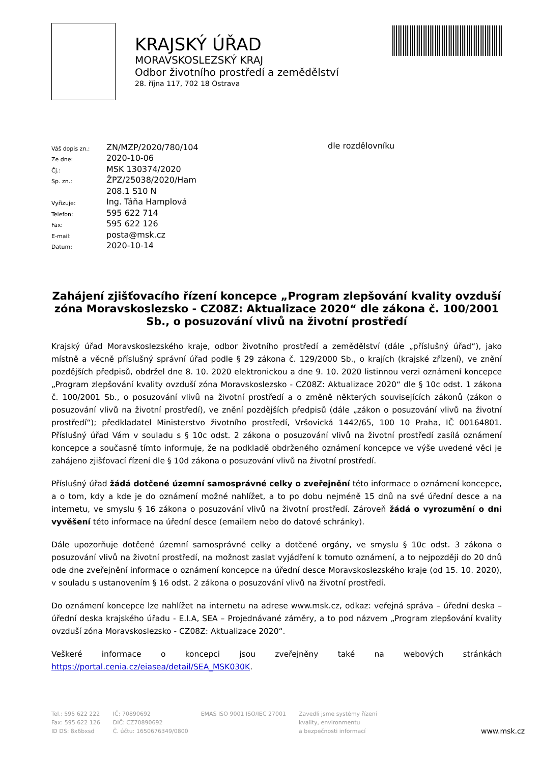KRAJSKÝ ÚŘAD
MORAVSKOSLEZSKÝ KRAJ
Odbor životního prostředí a zemědělství
28. října 117, 702 18 Ostrava
| Váš dopis zn.: | ZN/MZP/2020/780/104 |
| Ze dne: | 2020-10-06 |
| Čj.: | MSK 130374/2020 |
| Sp. zn.: | ŽPZ/25038/2020/Ham |
| | 208.1 S10 N |
| Vyřizuje: | Ing. Táňa Hamplová |
| Telefon: | 595 622 714 |
| Fax: | 595 622 126 |
| E-mail: | posta@msk.cz |
| Datum: | 2020-10-14 |
dle rozdělovníku
Zahájení zjišťovacího řízení koncepce „Program zlepšování kvality ovzduší zóna Moravskoslezsko - CZ08Z: Aktualizace 2020“ dle zákona č. 100/2001 Sb., o posuzování vlivů na životní prostředí
Krajský úřad Moravskoslezského kraje, odbor životního prostředí a zemědělství (dále „příslušný úřad“), jako místně a věcně příslušný správní úřad podle § 29 zákona č. 129/2000 Sb., o krajích (krajské zřízení), ve znění pozdějších předpisů, obdržel dne 8. 10. 2020 elektronickou a dne 9. 10. 2020 listinnou verzi oznámení koncepce „Program zlepšování kvality ovzduší zóna Moravskoslezsko - CZ08Z: Aktualizace 2020“ dle § 10c odst. 1 zákona č. 100/2001 Sb., o posuzování vlivů na životní prostředí a o změně některých souvisejících zákonů (zákon o posuzování vlivů na životní prostředí), ve znění pozdějších předpisů (dále „zákon o posuzování vlivů na životní prostředí“); předkladatel Ministerstvo životního prostředí, Vršovická 1442/65, 100 10 Praha, IČ 00164801. Příslušný úřad Vám v souladu s § 10c odst. 2 zákona o posuzování vlivů na životní prostředí zasílá oznámení koncepce a současně tímto informuje, že na podkladě obdrženého oznámení koncepce ve výše uvedené věci je zahájeno zjišťovací řízení dle § 10d zákona o posuzování vlivů na životní prostředí.
Příslušný úřad žádá dotčené územní samosprávné celky o zveřejnění této informace o oznámení koncepce, a o tom, kdy a kde je do oznámení možné nahlížet, a to po dobu nejméně 15 dnů na své úřední desce a na internetu, ve smyslu § 16 zákona o posuzování vlivů na životní prostředí. Zároveň žádá o vyrozumění o dni vyvěšení této informace na úřední desce (emailem nebo do datové schránky).
Dále upozorňuje dotčené územní samosprávné celky a dotčené orgány, ve smyslu § 10c odst. 3 zákona o posuzování vlivů na životní prostředí, na možnost zaslat vyjádření k tomuto oznámení, a to nejpozději do 20 dnů ode dne zveřejnění informace o oznámení koncepce na úřední desce Moravskoslezského kraje (od 15. 10. 2020), v souladu s ustanovením § 16 odst. 2 zákona o posuzování vlivů na životní prostředí.
Do oznámení koncepce lze nahlížet na internetu na adrese www.msk.cz, odkaz: veřejná správa – úřední deska – úřední deska krajského úřadu - E.I.A, SEA – Projednávané záměry, a to pod názvem „Program zlepšování kvality ovzduší zóna Moravskoslezsko - CZ08Z: Aktualizace 2020“.
Veškeré informace o koncepci jsou zveřejněny také na webových stránkách https://portal.cenia.cz/eiasea/detail/SEA_MSK030K.
Tel.: 595 622 222
Fax: 595 622 126
ID DS: 8x6bxsd
IČ: 70890692
DIČ: CZ70890692
Č. účtu: 1650676349/0800
EMAS ISO 9001 ISO/IEC 27001 Zavedli jsme systémy řízení
kvality, environmentu
a bezpečnosti informací
www.msk.cz